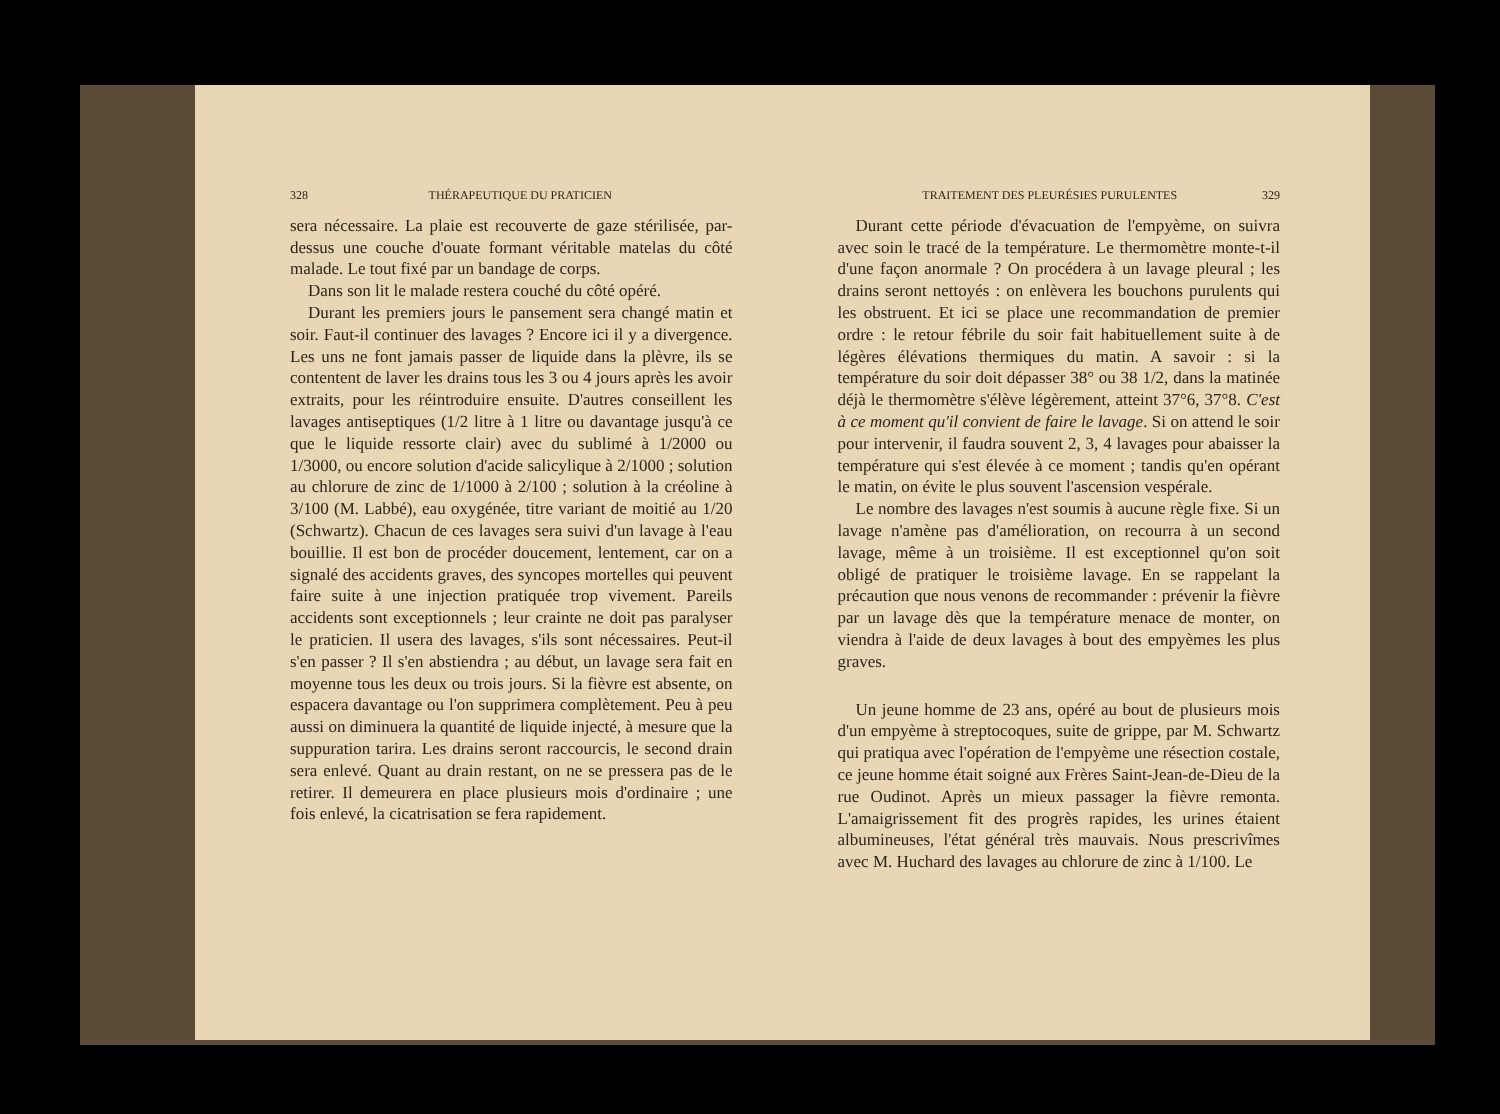328 THÉRAPEUTIQUE DU PRATICIEN
sera nécessaire. La plaie est recouverte de gaze stérilisée, par-dessus une couche d'ouate formant véritable matelas du côté malade. Le tout fixé par un bandage de corps.
Dans son lit le malade restera couché du côté opéré.
Durant les premiers jours le pansement sera changé matin et soir. Faut-il continuer des lavages ? Encore ici il y a divergence. Les uns ne font jamais passer de liquide dans la plèvre, ils se contentent de laver les drains tous les 3 ou 4 jours après les avoir extraits, pour les réintroduire ensuite. D'autres conseillent les lavages antiseptiques (1/2 litre à 1 litre ou davantage jusqu'à ce que le liquide ressorte clair) avec du sublimé à 1/2000 ou 1/3000, ou encore solution d'acide salicylique à 2/1000 ; solution au chlorure de zinc de 1/1000 à 2/100 ; solution à la créoline à 3/100 (M. Labbé), eau oxygénée, titre variant de moitié au 1/20 (Schwartz). Chacun de ces lavages sera suivi d'un lavage à l'eau bouillie. Il est bon de procéder doucement, lentement, car on a signalé des accidents graves, des syncopes mortelles qui peuvent faire suite à une injection pratiquée trop vivement. Pareils accidents sont exceptionnels ; leur crainte ne doit pas paralyser le praticien. Il usera des lavages, s'ils sont nécessaires. Peut-il s'en passer ? Il s'en abstiendra ; au début, un lavage sera fait en moyenne tous les deux ou trois jours. Si la fièvre est absente, on espacera davantage ou l'on supprimera complètement. Peu à peu aussi on diminuera la quantité de liquide injecté, à mesure que la suppuration tarira. Les drains seront raccourcis, le second drain sera enlevé. Quant au drain restant, on ne se pressera pas de le retirer. Il demeurera en place plusieurs mois d'ordinaire ; une fois enlevé, la cicatrisation se fera rapidement.
TRAITEMENT DES PLEURÉSIES PURULENTES 329
Durant cette période d'évacuation de l'empyème, on suivra avec soin le tracé de la température. Le thermomètre monte-t-il d'une façon anormale ? On procédera à un lavage pleural ; les drains seront nettoyés : on enlèvera les bouchons purulents qui les obstruent. Et ici se place une recommandation de premier ordre : le retour fébrile du soir fait habituellement suite à de légères élévations thermiques du matin. A savoir : si la température du soir doit dépasser 38° ou 38 1/2, dans la matinée déjà le thermomètre s'élève légèrement, atteint 37°6, 37°8. C'est à ce moment qu'il convient de faire le lavage. Si on attend le soir pour intervenir, il faudra souvent 2, 3, 4 lavages pour abaisser la température qui s'est élevée à ce moment ; tandis qu'en opérant le matin, on évite le plus souvent l'ascension vespérale.
Le nombre des lavages n'est soumis à aucune règle fixe. Si un lavage n'amène pas d'amélioration, on recourra à un second lavage, même à un troisième. Il est exceptionnel qu'on soit obligé de pratiquer le troisième lavage. En se rappelant la précaution que nous venons de recommander : prévenir la fièvre par un lavage dès que la température menace de monter, on viendra à l'aide de deux lavages à bout des empyèmes les plus graves.
Un jeune homme de 23 ans, opéré au bout de plusieurs mois d'un empyème à streptocoques, suite de grippe, par M. Schwartz qui pratiqua avec l'opération de l'empyème une résection costale, ce jeune homme était soigné aux Frères Saint-Jean-de-Dieu de la rue Oudinot. Après un mieux passager la fièvre remonta. L'amaigrissement fit des progrès rapides, les urines étaient albumineuses, l'état général très mauvais. Nous prescrivîmes avec M. Huchard des lavages au chlorure de zinc à 1/100. Le